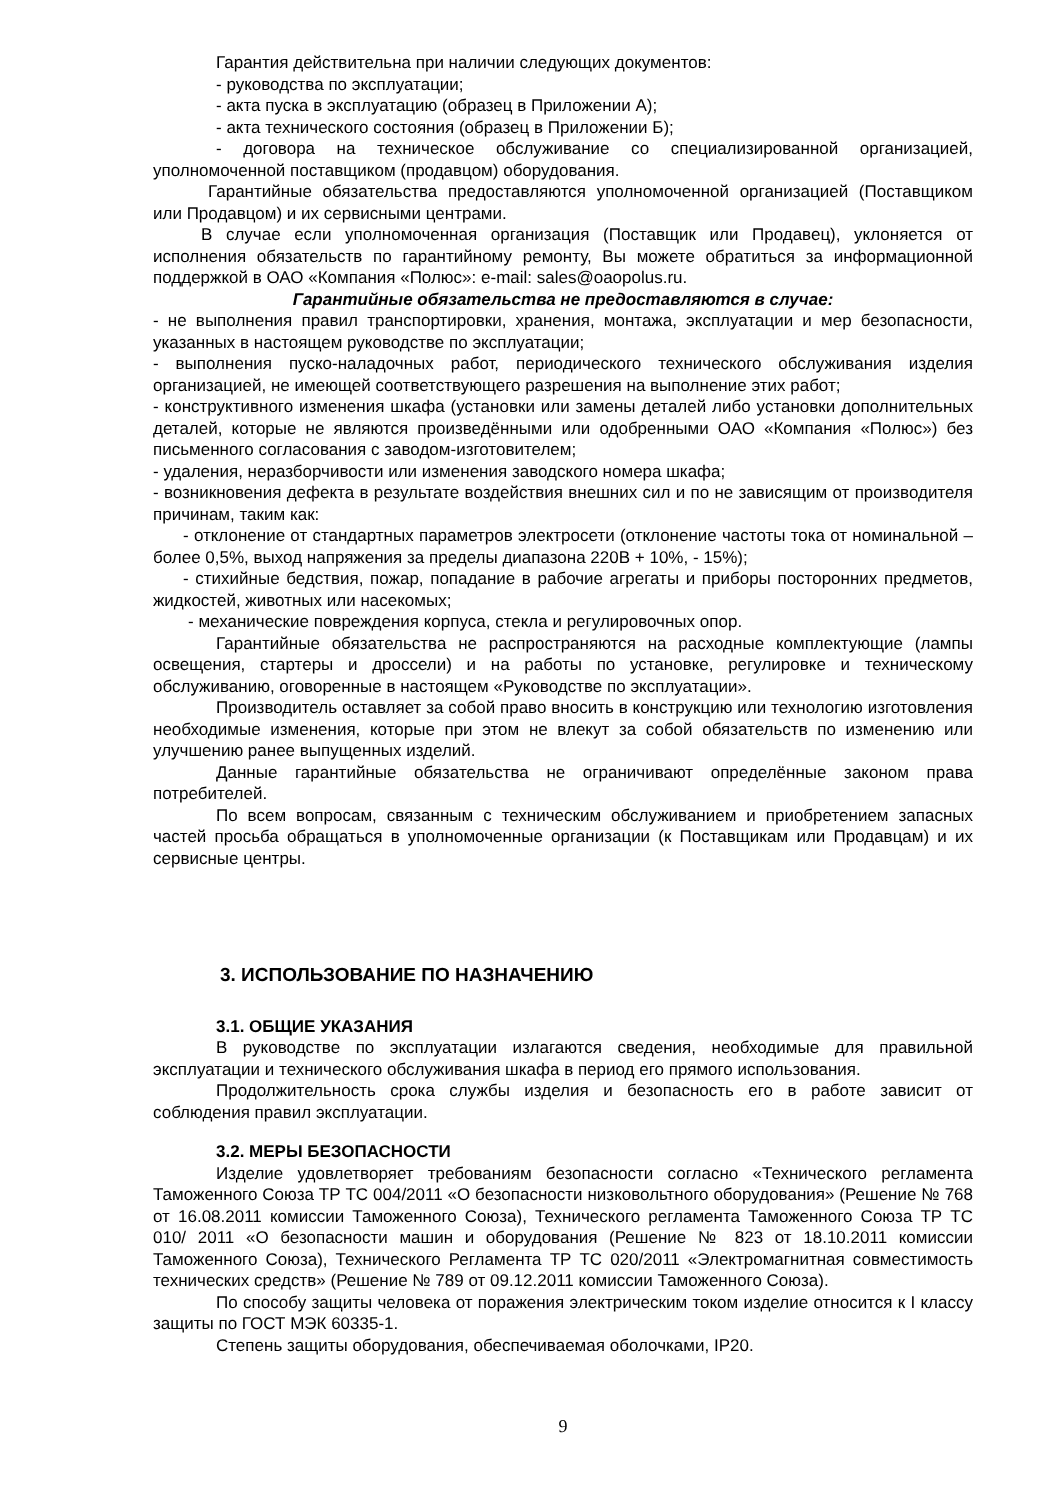Гарантия действительна при наличии следующих документов:
- руководства по эксплуатации;
- акта пуска в эксплуатацию (образец в Приложении А);
- акта технического состояния (образец в Приложении Б);
- договора на техническое обслуживание со специализированной организацией, уполномоченной поставщиком (продавцом) оборудования.
Гарантийные обязательства предоставляются уполномоченной организацией (Поставщиком или Продавцом) и их сервисными центрами.
В случае если уполномоченная организация (Поставщик или Продавец), уклоняется от исполнения обязательств по гарантийному ремонту, Вы можете обратиться за информационной поддержкой в ОАО «Компания «Полюс»: e-mail: sales@oaopolus.ru.
Гарантийные обязательства не предоставляются в случае:
- не выполнения правил транспортировки, хранения, монтажа, эксплуатации и мер безопасности, указанных в настоящем руководстве по эксплуатации;
- выполнения пуско-наладочных работ, периодического технического обслуживания изделия организацией, не имеющей соответствующего разрешения на выполнение этих работ;
- конструктивного изменения шкафа (установки или замены деталей либо установки дополнительных деталей, которые не являются произведёнными или одобренными ОАО «Компания «Полюс») без письменного согласования с заводом-изготовителем;
- удаления, неразборчивости или изменения заводского номера шкафа;
- возникновения дефекта в результате воздействия внешних сил и по не зависящим от производителя причинам, таким как:
- отклонение от стандартных параметров электросети (отклонение частоты тока от номинальной – более 0,5%, выход напряжения за пределы диапазона 220В + 10%, - 15%);
- стихийные бедствия, пожар, попадание в рабочие агрегаты и приборы посторонних предметов, жидкостей, животных или насекомых;
- механические повреждения корпуса, стекла и регулировочных опор.
Гарантийные обязательства не распространяются на расходные комплектующие (лампы освещения, стартеры и дроссели) и на работы по установке, регулировке и техническому обслуживанию, оговоренные в настоящем «Руководстве по эксплуатации».
Производитель оставляет за собой право вносить в конструкцию или технологию изготовления необходимые изменения, которые при этом не влекут за собой обязательств по изменению или улучшению ранее выпущенных изделий.
Данные гарантийные обязательства не ограничивают определённые законом права потребителей.
По всем вопросам, связанным с техническим обслуживанием и приобретением запасных частей просьба обращаться в уполномоченные организации (к Поставщикам или Продавцам) и их сервисные центры.
3. ИСПОЛЬЗОВАНИЕ ПО НАЗНАЧЕНИЮ
3.1. ОБЩИЕ УКАЗАНИЯ
В руководстве по эксплуатации излагаются сведения, необходимые для правильной эксплуатации и технического обслуживания шкафа в период его прямого использования.
Продолжительность срока службы изделия и безопасность его в работе зависит от соблюдения правил эксплуатации.
3.2. МЕРЫ БЕЗОПАСНОСТИ
Изделие удовлетворяет требованиям безопасности согласно «Технического регламента Таможенного Союза ТР ТС 004/2011 «О безопасности низковольтного оборудования» (Решение № 768 от 16.08.2011 комиссии Таможенного Союза), Технического регламента Таможенного Союза ТР ТС 010/ 2011 «О безопасности машин и оборудования (Решение № 823 от 18.10.2011 комиссии Таможенного Союза), Технического Регламента ТР ТС 020/2011 «Электромагнитная совместимость технических средств» (Решение № 789 от 09.12.2011 комиссии Таможенного Союза).
По способу защиты человека от поражения электрическим током изделие относится к I классу защиты по ГОСТ МЭК 60335-1.
Степень защиты оборудования, обеспечиваемая оболочками, IP20.
9